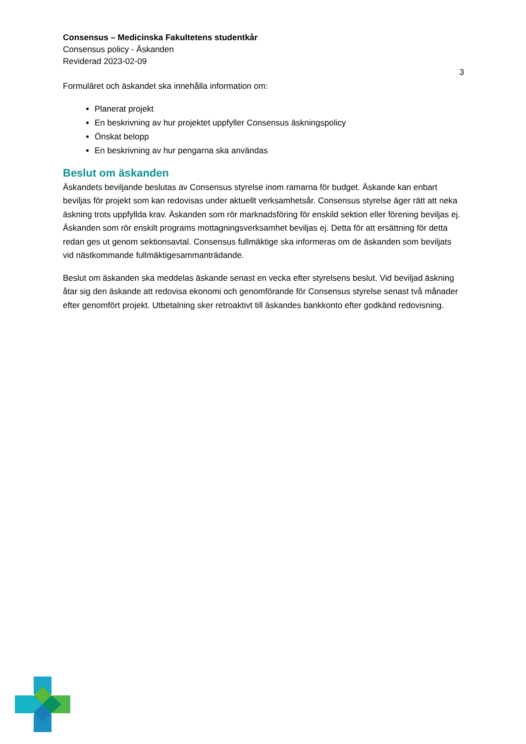Consensus – Medicinska Fakultetens studentkår
Consensus policy - Äskanden
Reviderad 2023-02-09
3
Formuläret och äskandet ska innehålla information om:
Planerat projekt
En beskrivning av hur projektet uppfyller Consensus äskningspolicy
Önskat belopp
En beskrivning av hur pengarna ska användas
Beslut om äskanden
Äskandets beviljande beslutas av Consensus styrelse inom ramarna för budget. Äskande kan enbart beviljas för projekt som kan redovisas under aktuellt verksamhetsår. Consensus styrelse äger rätt att neka äskning trots uppfyllda krav. Äskanden som rör marknadsföring för enskild sektion eller förening beviljas ej. Äskanden som rör enskilt programs mottagningsverksamhet beviljas ej. Detta för att ersättning för detta redan ges ut genom sektionsavtal. Consensus fullmäktige ska informeras om de äskanden som beviljats vid nästkommande fullmäktigesammanträdande.
Beslut om äskanden ska meddelas äskande senast en vecka efter styrelsens beslut. Vid beviljad äskning åtar sig den äskande att redovisa ekonomi och genomförande för Consensus styrelse senast två månader efter genomfört projekt. Utbetalning sker retroaktivt till äskandes bankkonto efter godkänd redovisning.